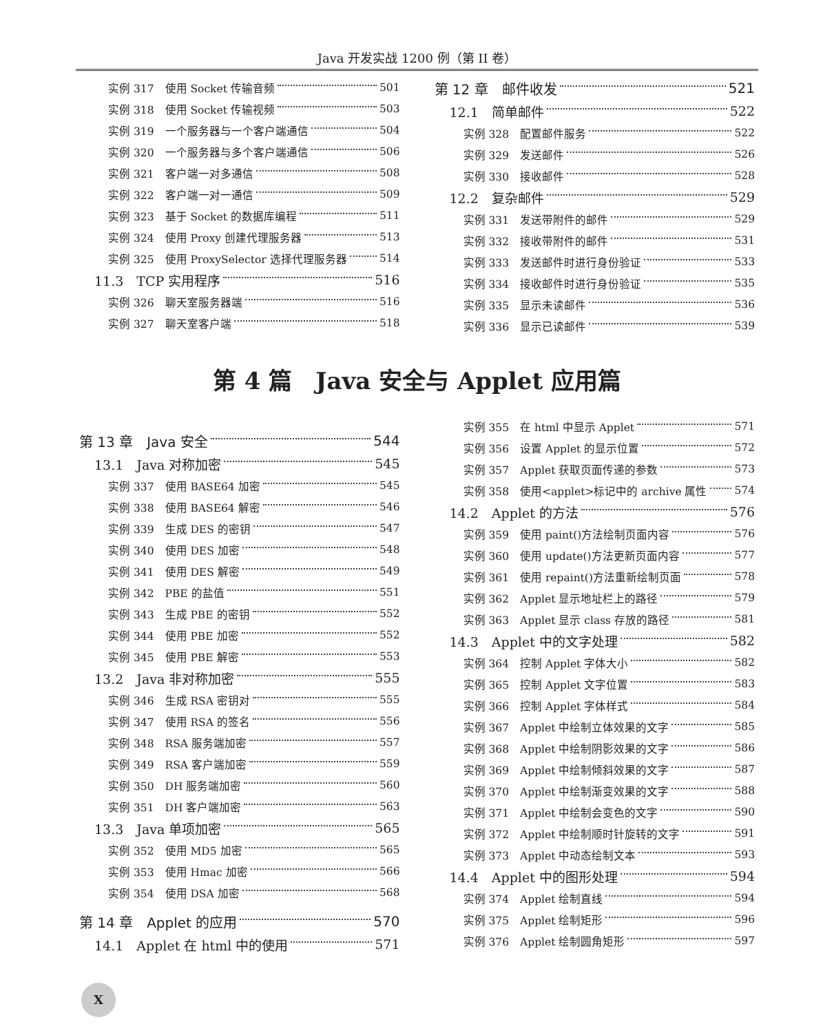Java 开发实战 1200 例（第 II 卷）
实例 317　使用 Socket 传输音频 501
实例 318　使用 Socket 传输视频 503
实例 319　一个服务器与一个客户端通信 504
实例 320　一个服务器与多个客户端通信 506
实例 321　客户端一对多通信 508
实例 322　客户端一对一通信 509
实例 323　基于 Socket 的数据库编程 511
实例 324　使用 Proxy 创建代理服务器 513
实例 325　使用 ProxySelector 选择代理服务器 514
11.3　TCP 实用程序 516
实例 326　聊天室服务器端 516
实例 327　聊天室客户端 518
第 12 章　邮件收发 521
12.1　简单邮件 522
实例 328　配置邮件服务 522
实例 329　发送邮件 526
实例 330　接收邮件 528
12.2　复杂邮件 529
实例 331　发送带附件的邮件 529
实例 332　接收带附件的邮件 531
实例 333　发送邮件时进行身份验证 533
实例 334　接收邮件时进行身份验证 535
实例 335　显示未读邮件 536
实例 336　显示已读邮件 539
第 4 篇　Java 安全与 Applet 应用篇
第 13 章　Java 安全 544
13.1　Java 对称加密 545
实例 337　使用 BASE64 加密 545
实例 338　使用 BASE64 解密 546
实例 339　生成 DES 的密钥 547
实例 340　使用 DES 加密 548
实例 341　使用 DES 解密 549
实例 342　PBE 的盐值 551
实例 343　生成 PBE 的密钥 552
实例 344　使用 PBE 加密 552
实例 345　使用 PBE 解密 553
13.2　Java 非对称加密 555
实例 346　生成 RSA 密钥对 555
实例 347　使用 RSA 的签名 556
实例 348　RSA 服务端加密 557
实例 349　RSA 客户端加密 559
实例 350　DH 服务端加密 560
实例 351　DH 客户端加密 563
13.3　Java 单项加密 565
实例 352　使用 MD5 加密 565
实例 353　使用 Hmac 加密 566
实例 354　使用 DSA 加密 568
第 14 章　Applet 的应用 570
14.1　Applet 在 html 中的使用 571
实例 355　在 html 中显示 Applet 571
实例 356　设置 Applet 的显示位置 572
实例 357　Applet 获取页面传递的参数 573
实例 358　使用<applet>标记中的 archive 属性 574
14.2　Applet 的方法 576
实例 359　使用 paint()方法绘制页面内容 576
实例 360　使用 update()方法更新页面内容 577
实例 361　使用 repaint()方法重新绘制页面 578
实例 362　Applet 显示地址栏上的路径 579
实例 363　Applet 显示 class 存放的路径 581
14.3　Applet 中的文字处理 582
实例 364　控制 Applet 字体大小 582
实例 365　控制 Applet 文字位置 583
实例 366　控制 Applet 字体样式 584
实例 367　Applet 中绘制立体效果的文字 585
实例 368　Applet 中绘制阴影效果的文字 586
实例 369　Applet 中绘制倾斜效果的文字 587
实例 370　Applet 中绘制渐变效果的文字 588
实例 371　Applet 中绘制会变色的文字 590
实例 372　Applet 中绘制顺时针旋转的文字 591
实例 373　Applet 中动态绘制文本 593
14.4　Applet 中的图形处理 594
实例 374　Applet 绘制直线 594
实例 375　Applet 绘制矩形 596
实例 376　Applet 绘制圆角矩形 597
X